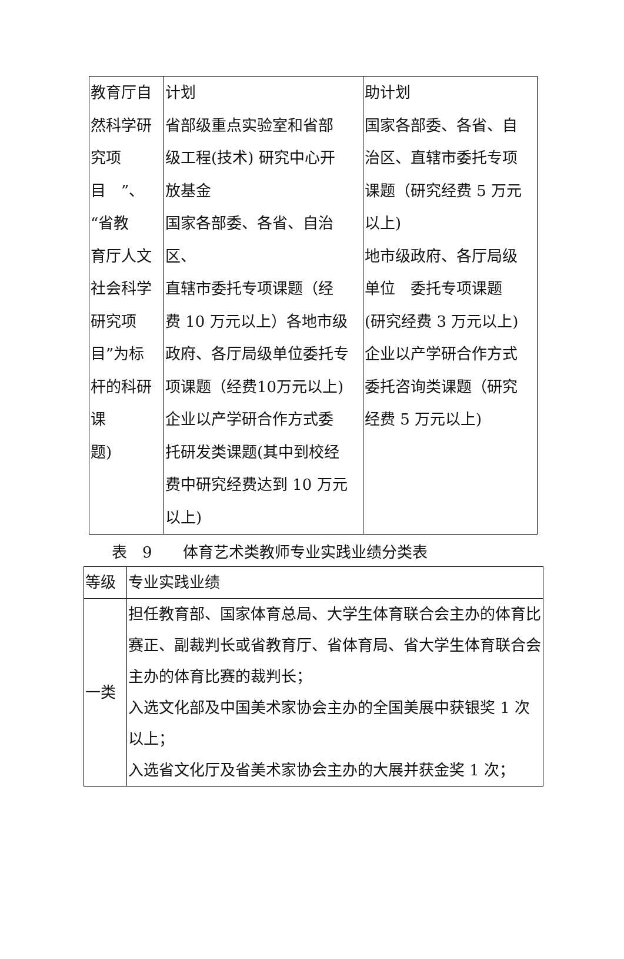| 教育厅自 然科学研 究项 目 ”、 “省教 育厅人文 社会科学 研究项 目”为标 杆的科研 课 题) | 计划 省部级重点实验室和省部 级工程(技术) 研究中心开 放基金 国家各部委、各省、自治区、 直辖市委托专项课题（经 费 10 万元以上）各地市级 政府、各厅局级单位委托专 项课题（经费10万元以上) 企业以产学研合作方式委 托研发类课题(其中到校经 费中研究经费达到 10 万元 以上) | 助计划 国家各部委、各省、自 治区、直辖市委托专项 课题（研究经费 5 万元 以上) 地市级政府、各厅局级 单位 委托专项课题 (研究经费 3 万元以上) 企业以产学研合作方式 委托咨询类课题（研究 经费 5 万元以上) |
表　9　　体育艺术类教师专业实践业绩分类表
| 等级 | 专业实践业绩 |
| --- | --- |
| 一类 | 担任教育部、国家体育总局、大学生体育联合会主办的体育比赛正、副裁判长或省教育厅、省体育局、省大学生体育联合会主办的体育比赛的裁判长； 入选文化部及中国美术家协会主办的全国美展中获银奖 1 次以上； 入选省文化厅及省美术家协会主办的大展并获金奖 1 次； |